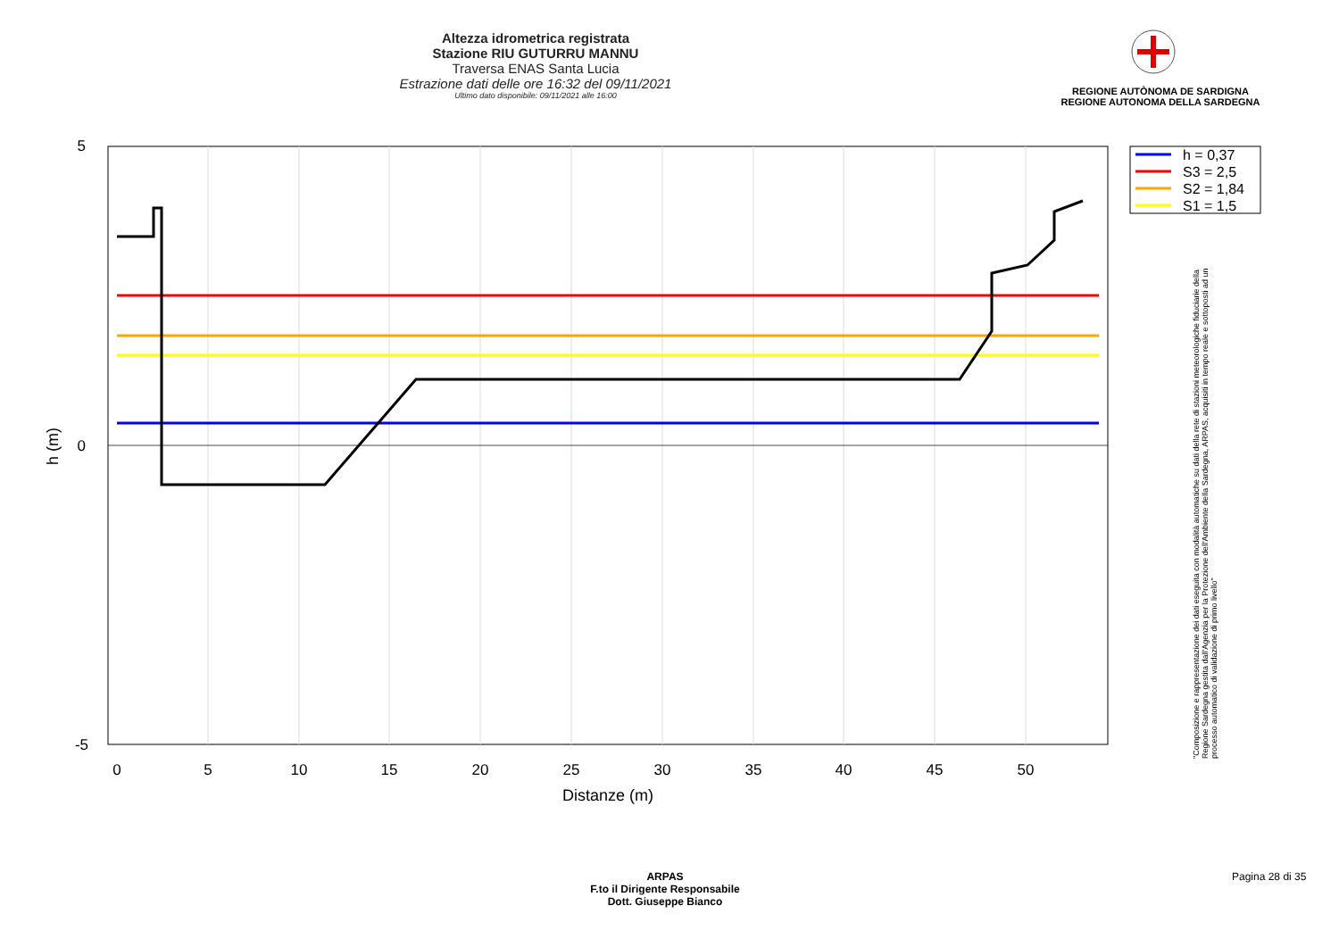Altezza idrometrica registrata
Stazione RIU GUTURRU MANNU
Traversa ENAS Santa Lucia
Estrazione dati delle ore 16:32 del 09/11/2021
Ultimo dato disponibile: 09/11/2021 alle 16:00
REGIONE AUTÒNOMA DE SARDIGNA
REGIONE AUTONOMA DELLA SARDEGNA
5
0
-5
0
5
10
15
20
25
30
35
40
45
50
Distanze (m)
h (m)
h = 0,37
S3 = 2,5
S2 = 1,84
S1 = 1,5
"Composizione e rappresentazione dei dati eseguita con modalità automatiche su dati della rete di stazioni meteorologiche fiduciarie della Regione Sardegna gestita dall'Agenzia per la Protezione dell'Ambiente della Sardegna, ARPAS, acquisiti in tempo reale e sottoposti ad un processo automatico di validazione di primo livello"
ARPAS
F.to il Dirigente Responsabile
Dott. Giuseppe Bianco
Pagina 28 di 35